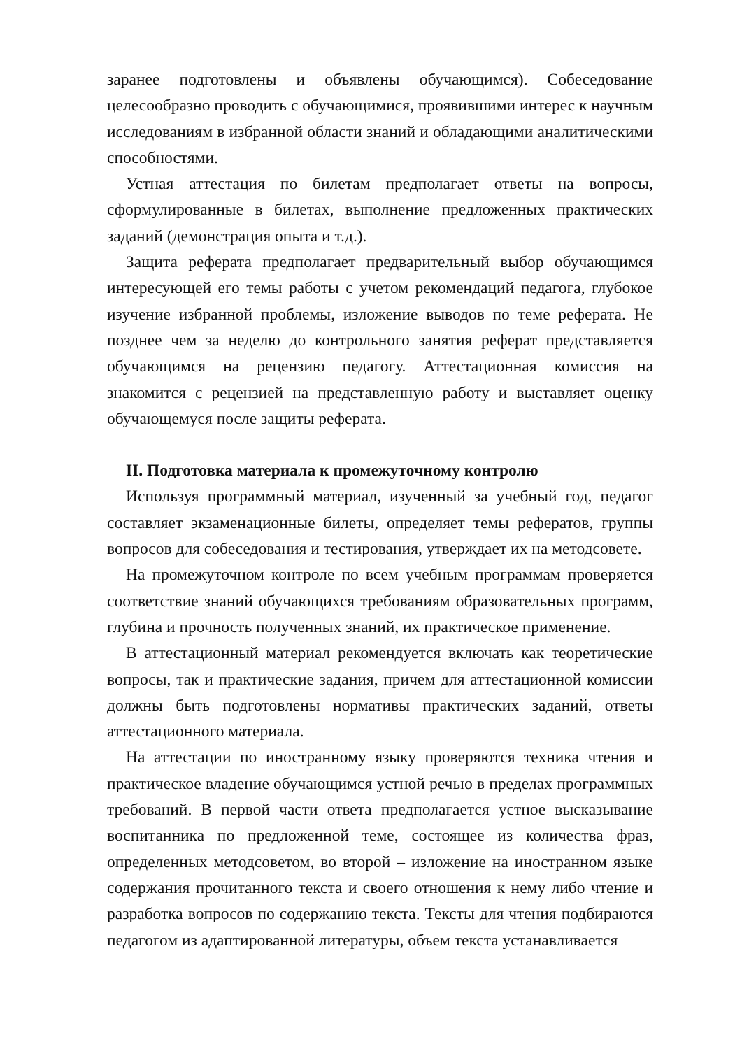заранее подготовлены и объявлены обучающимся). Собеседование целесообразно проводить с обучающимися, проявившими интерес к научным исследованиям в избранной области знаний и обладающими аналитическими способностями.
Устная аттестация по билетам предполагает ответы на вопросы, сформулированные в билетах, выполнение предложенных практических заданий (демонстрация опыта и т.д.).
Защита реферата предполагает предварительный выбор обучающимся интересующей его темы работы с учетом рекомендаций педагога, глубокое изучение избранной проблемы, изложение выводов по теме реферата. Не позднее чем за неделю до контрольного занятия реферат представляется обучающимся на рецензию педагогу. Аттестационная комиссия на знакомится с рецензией на представленную работу и выставляет оценку обучающемуся после защиты реферата.
II. Подготовка материала к промежуточному контролю
Используя программный материал, изученный за учебный год, педагог составляет экзаменационные билеты, определяет темы рефератов, группы вопросов для собеседования и тестирования, утверждает их на методсовете.
На промежуточном контроле по всем учебным программам проверяется соответствие знаний обучающихся требованиям образовательных программ, глубина и прочность полученных знаний, их практическое применение.
В аттестационный материал рекомендуется включать как теоретические вопросы, так и практические задания, причем для аттестационной комиссии должны быть подготовлены нормативы практических заданий, ответы аттестационного материала.
На аттестации по иностранному языку проверяются техника чтения и практическое владение обучающимся устной речью в пределах программных требований. В первой части ответа предполагается устное высказывание воспитанника по предложенной теме, состоящее из количества фраз, определенных методсоветом, во второй – изложение на иностранном языке содержания прочитанного текста и своего отношения к нему либо чтение и разработка вопросов по содержанию текста. Тексты для чтения подбираются педагогом из адаптированной литературы, объем текста устанавливается